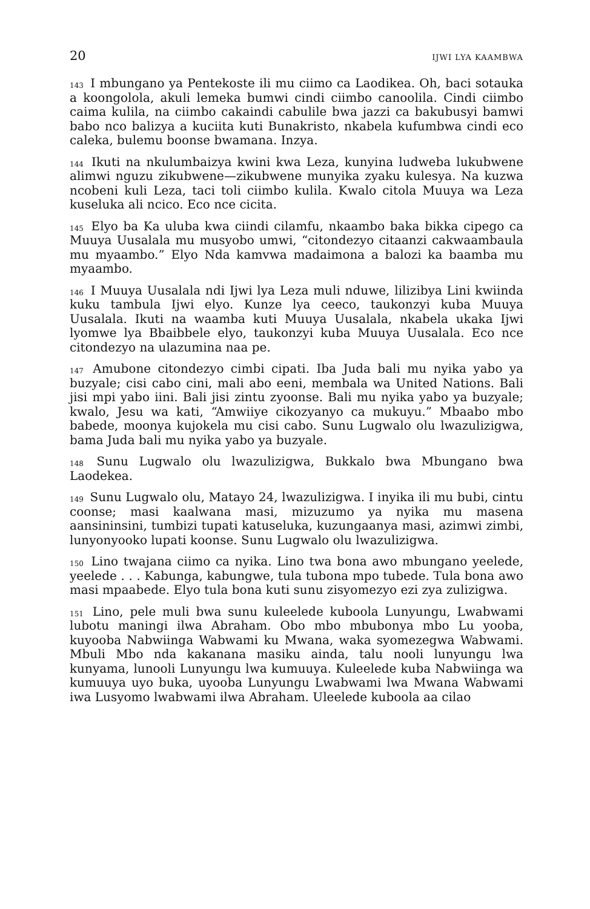20 IJWI LYA KAAMBWA
<sup>143</sup> I mbungano ya Pentekoste ili mu ciimo ca Laodikea. Oh, baci sotauka a koongolola, akuli lemeka bumwi cindi ciimbo canoolila. Cindi ciimbo caima kulila, na ciimbo cakaindi cabulile bwa jazzi ca bakubusyi bamwi babo nco balizya a kuciita kuti Bunakristo, nkabela kufumbwa cindi eco caleka, bulemu boonse bwamana. Inzya.
<sup>144</sup> Ikuti na nkulumbaizya kwini kwa Leza, kunyina ludweba lukubwene alimwi nguzu zikubwene—zikubwene munyika zyaku kulesya. Na kuzwa ncobeni kuli Leza, taci toli ciimbo kulila. Kwalo citola Muuya wa Leza kuseluka ali ncico. Eco nce cicita.
<sup>145</sup> Elyo ba Ka uluba kwa ciindi cilamfu, nkaambo baka bikka cipego ca Muuya Uusalala mu musyobo umwi, “citondezyo citaanzi cakwaambaula mu myaambo.” Elyo Nda kamvwa madaimona a balozi ka baamba mu myaambo.
<sup>146</sup> I Muuya Uusalala ndi Ijwi lya Leza muli nduwe, lilizibya Lini kwiinda kuku tambula Ijwi elyo. Kunze lya ceeco, taukonzyi kuba Muuya Uusalala. Ikuti na waamba kuti Muuya Uusalala, nkabela ukaka Ijwi lyomwe lya Bbaibbele elyo, taukonzyi kuba Muuya Uusalala. Eco nce citondezyo na ulazumina naa pe.
<sup>147</sup> Amubone citondezyo cimbi cipati. Iba Juda bali mu nyika yabo ya buzyale; cisi cabo cini, mali abo eeni, membala wa United Nations. Bali jisi mpi yabo iini. Bali jisi zintu zyoonse. Bali mu nyika yabo ya buzyale; kwalo, Jesu wa kati, “Amwiiye cikozyanyo ca mukuyu.” Mbaabo mbo babede, moonya kujokela mu cisi cabo. Sunu Lugwalo olu lwazulizigwa, bama Juda bali mu nyika yabo ya buzyale.
<sup>148</sup> Sunu Lugwalo olu lwazulizigwa, Bukkalo bwa Mbungano bwa Laodekea.
<sup>149</sup> Sunu Lugwalo olu, Matayo 24, lwazulizigwa. I inyika ili mu bubi, cintu coonse; masi kaalwana masi, mizuzumo ya nyika mu masena aansininsini, tumbizi tupati katuseluka, kuzungaanya masi, azimwi zimbi, lunyonyooko lupati koonse. Sunu Lugwalo olu lwazulizigwa.
<sup>150</sup> Lino twajana ciimo ca nyika. Lino twa bona awo mbungano yeelede, yeelede . . . Kabunga, kabungwe, tula tubona mpo tubede. Tula bona awo masi mpaabede. Elyo tula bona kuti sunu zisyomezyo ezi zya zulizigwa.
<sup>151</sup> Lino, pele muli bwa sunu kuleelede kuboola Lunyungu, Lwabwami lubotu maningi ilwa Abraham. Obo mbo mbubonya mbo Lu yooba, kuyooba Nabwiinga Wabwami ku Mwana, waka syomezegwa Wabwami. Mbuli Mbo nda kakanana masiku ainda, talu nooli lunyungu lwa kunyama, lunooli Lunyungu lwa kumuuya. Kuleelede kuba Nabwiinga wa kumuuya uyo buka, uyooba Lunyungu Lwabwami lwa Mwana Wabwami iwa Lusyomo lwabwami ilwa Abraham. Uleelede kuboola aa cilao